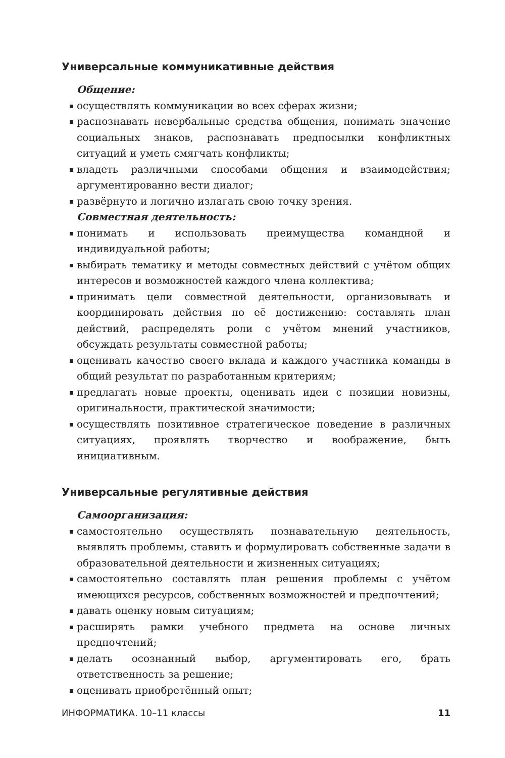Универсальные коммуникативные действия
Общение:
осуществлять коммуникации во всех сферах жизни;
распознавать невербальные средства общения, понимать значение социальных знаков, распознавать предпосылки конфликтных ситуаций и уметь смягчать конфликты;
владеть различными способами общения и взаимодействия; аргументированно вести диалог;
развёрнуто и логично излагать свою точку зрения.
Совместная деятельность:
понимать и использовать преимущества командной и индивидуальной работы;
выбирать тематику и методы совместных действий с учётом общих интересов и возможностей каждого члена коллектива;
принимать цели совместной деятельности, организовывать и координировать действия по её достижению: составлять план действий, распределять роли с учётом мнений участников, обсуждать результаты совместной работы;
оценивать качество своего вклада и каждого участника команды в общий результат по разработанным критериям;
предлагать новые проекты, оценивать идеи с позиции новизны, оригинальности, практической значимости;
осуществлять позитивное стратегическое поведение в различных ситуациях, проявлять творчество и воображение, быть инициативным.
Универсальные регулятивные действия
Самоорганизация:
самостоятельно осуществлять познавательную деятельность, выявлять проблемы, ставить и формулировать собственные задачи в образовательной деятельности и жизненных ситуациях;
самостоятельно составлять план решения проблемы с учётом имеющихся ресурсов, собственных возможностей и предпочтений;
давать оценку новым ситуациям;
расширять рамки учебного предмета на основе личных предпочтений;
делать осознанный выбор, аргументировать его, брать ответственность за решение;
оценивать приобретённый опыт;
ИНФОРМАТИКА. 10–11 классы 11